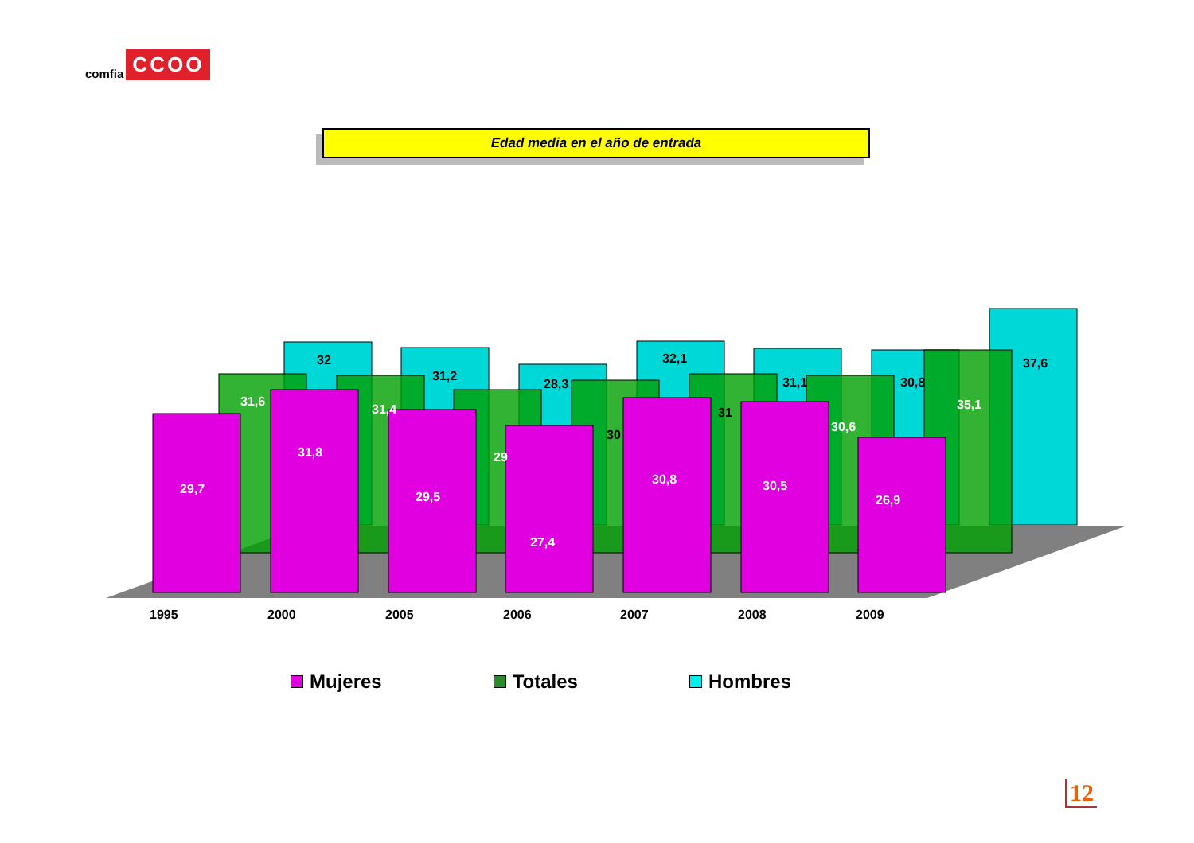comfia CCOO
Edad media en el año de entrada
32
31,2
28,3
32,1
31,1
30,8
37,6
30
31
31,6
31,4
29
30,6
35,1
29,7
31,8
29,5
27,4
30,8
30,5
26,9
1995
2000
2005
2006
2007
2008
2009
Mujeres Totales Hombres
12